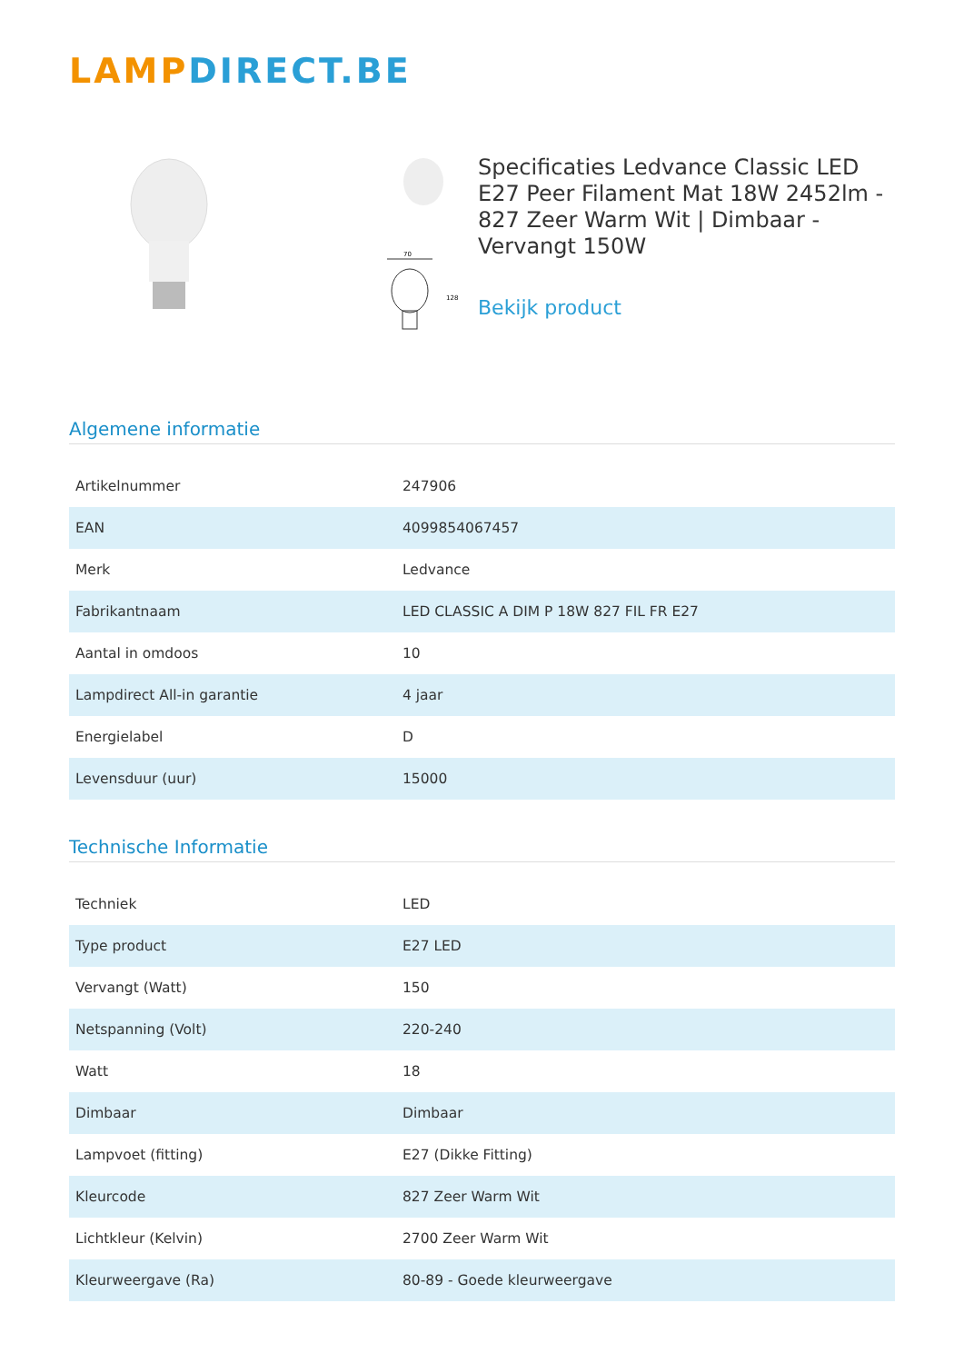LAMP DIRECT.BE
70
128
Specificaties Ledvance Classic LED E27 Peer Filament Mat 18W 2452lm - 827 Zeer Warm Wit | Dimbaar - Vervangt 150W
Bekijk product
Algemene informatie
| Artikelnummer | 247906 |
| EAN | 4099854067457 |
| Merk | Ledvance |
| Fabrikantnaam | LED CLASSIC A DIM P 18W 827 FIL FR E27 |
| Aantal in omdoos | 10 |
| Lampdirect All-in garantie | 4 jaar |
| Energielabel | D |
| Levensduur (uur) | 15000 |
Technische Informatie
| Techniek | LED |
| Type product | E27 LED |
| Vervangt (Watt) | 150 |
| Netspanning (Volt) | 220-240 |
| Watt | 18 |
| Dimbaar | Dimbaar |
| Lampvoet (fitting) | E27 (Dikke Fitting) |
| Kleurcode | 827 Zeer Warm Wit |
| Lichtkleur (Kelvin) | 2700 Zeer Warm Wit |
| Kleurweergave (Ra) | 80-89 - Goede kleurweergave |